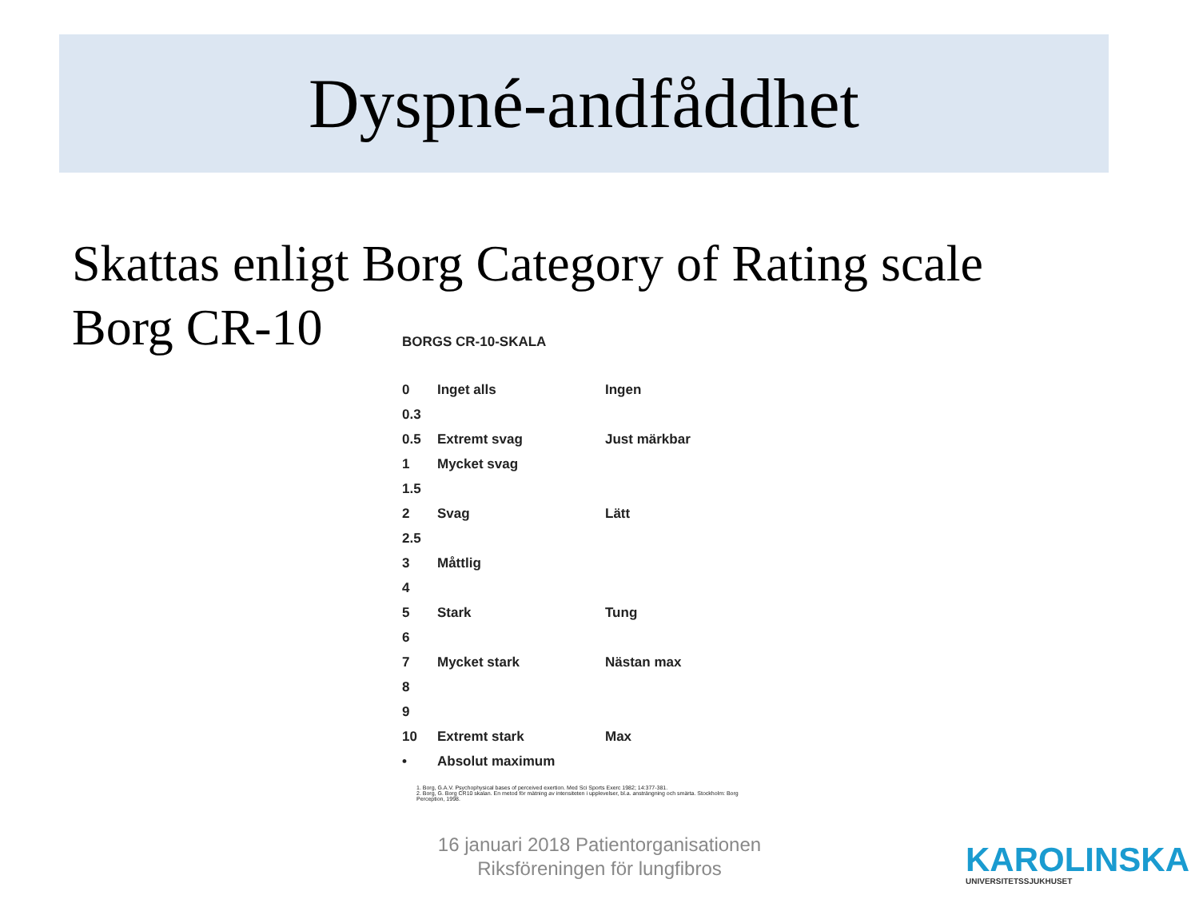Dyspné-andfåddhet
Skattas enligt Borg Category of Rating scale
Borg CR-10
BORGS CR-10-SKALA
| 0 | Inget alls | Ingen |
| 0.3 | | |
| 0.5 | Extremt svag | Just märkbar |
| 1 | Mycket svag | |
| 1.5 | | |
| 2 | Svag | Lätt |
| 2.5 | | |
| 3 | Måttlig | |
| 4 | | |
| 5 | Stark | Tung |
| 6 | | |
| 7 | Mycket stark | Nästan max |
| 8 | | |
| 9 | | |
| 10 | Extremt stark | Max |
| • | Absolut maximum | |
1. Borg, G.A.V. Psychophysical bases of perceived exertion. Med Sci Sports Exerc 1982; 14:377-381.
2. Borg, G. Borg CR10 skalan. En metod för mätning av intensiteten i upplevelser, bl.a. ansträngning och smärta. Stockholm: Borg Perception, 1998.
16 januari 2018 Patientorganisationen
Riksföreningen för lungfibros
KAROLINSKA
UNIVERSITETSSJUKHUSET